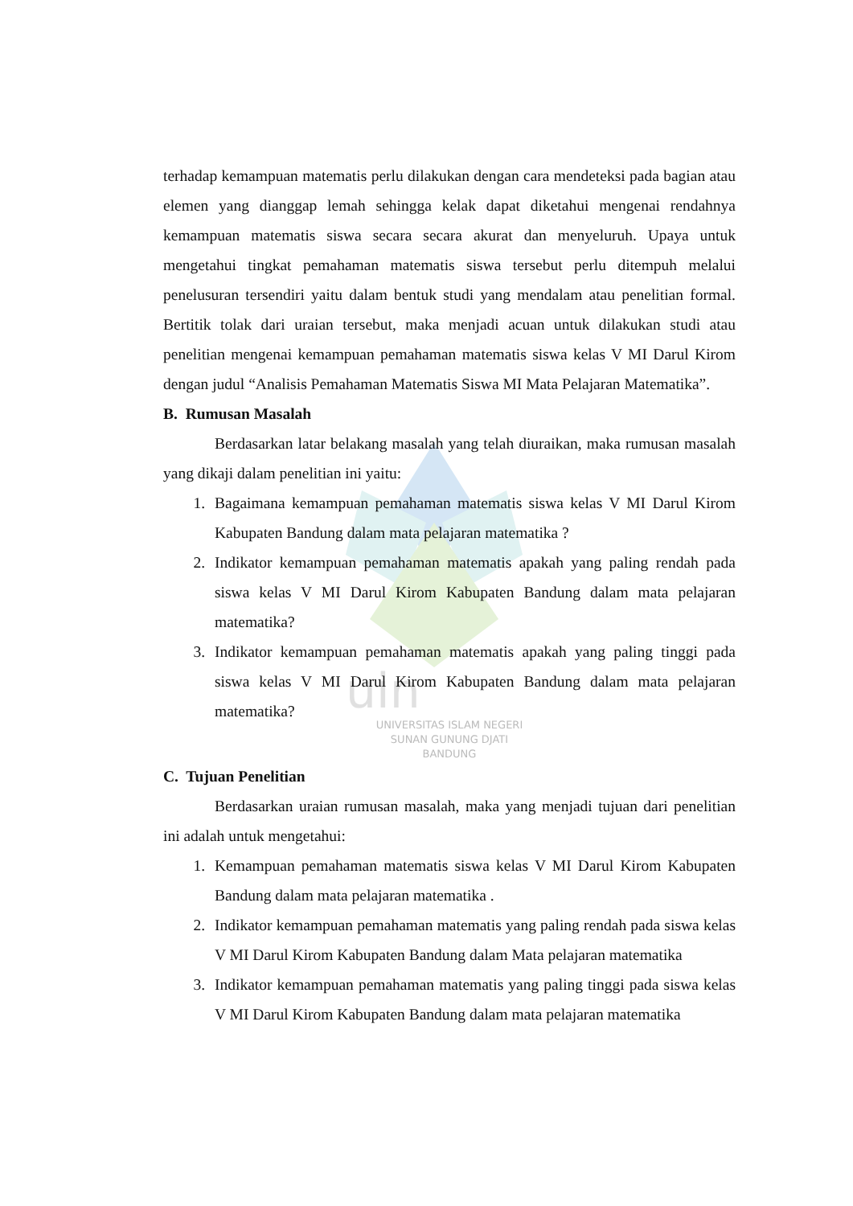uin
terhadap kemampuan matematis perlu dilakukan dengan cara mendeteksi pada bagian atau elemen yang dianggap lemah sehingga kelak dapat diketahui mengenai rendahnya kemampuan matematis siswa secara secara akurat dan menyeluruh. Upaya untuk mengetahui tingkat pemahaman matematis siswa tersebut perlu ditempuh melalui penelusuran tersendiri yaitu dalam bentuk studi yang mendalam atau penelitian formal. Bertitik tolak dari uraian tersebut, maka menjadi acuan untuk dilakukan studi atau penelitian mengenai kemampuan pemahaman matematis siswa kelas V MI Darul Kirom dengan judul “Analisis Pemahaman Matematis Siswa MI Mata Pelajaran Matematika”.
B. Rumusan Masalah
Berdasarkan latar belakang masalah yang telah diuraikan, maka rumusan masalah yang dikaji dalam penelitian ini yaitu:
1. Bagaimana kemampuan pemahaman matematis siswa kelas V MI Darul Kirom Kabupaten Bandung dalam mata pelajaran matematika ?
2. Indikator kemampuan pemahaman matematis apakah yang paling rendah pada siswa kelas V MI Darul Kirom Kabupaten Bandung dalam mata pelajaran matematika?
3. Indikator kemampuan pemahaman matematis apakah yang paling tinggi pada siswa kelas V MI Darul Kirom Kabupaten Bandung dalam mata pelajaran matematika?
UNIVERSITAS ISLAM NEGERI
SUNAN GUNUNG DJATI
BANDUNG
C. Tujuan Penelitian
Berdasarkan uraian rumusan masalah, maka yang menjadi tujuan dari penelitian ini adalah untuk mengetahui:
1. Kemampuan pemahaman matematis siswa kelas V MI Darul Kirom Kabupaten Bandung dalam mata pelajaran matematika .
2. Indikator kemampuan pemahaman matematis yang paling rendah pada siswa kelas V MI Darul Kirom Kabupaten Bandung dalam Mata pelajaran matematika
3. Indikator kemampuan pemahaman matematis yang paling tinggi pada siswa kelas V MI Darul Kirom Kabupaten Bandung dalam mata pelajaran matematika